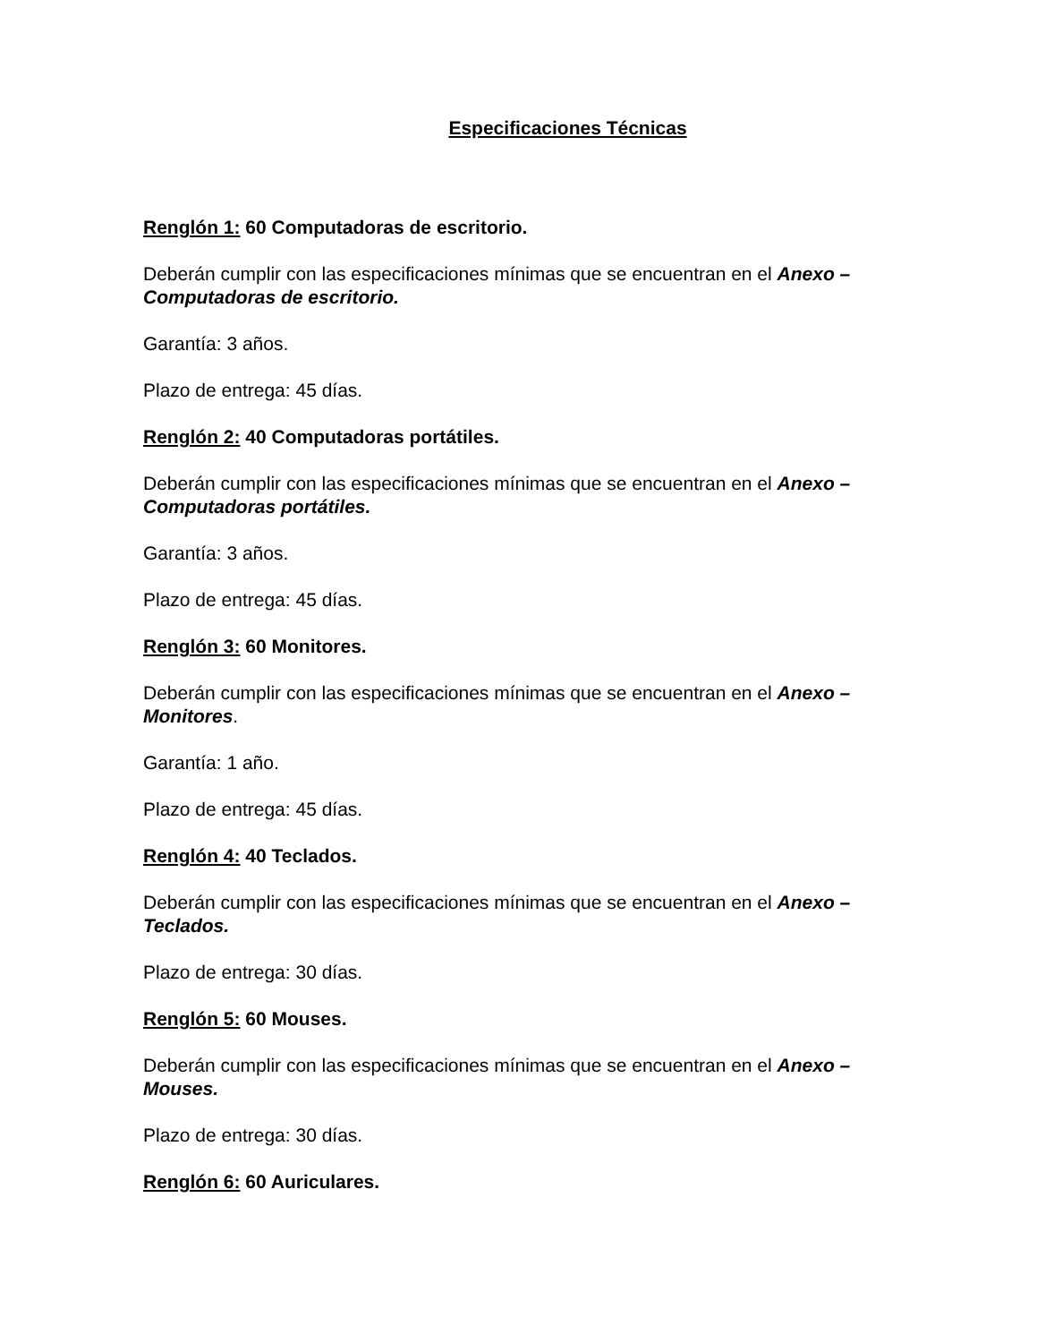Especificaciones Técnicas
Renglón 1: 60 Computadoras de escritorio.
Deberán cumplir con las especificaciones mínimas que se encuentran en el Anexo – Computadoras de escritorio.
Garantía: 3 años.
Plazo de entrega: 45 días.
Renglón 2: 40 Computadoras portátiles.
Deberán cumplir con las especificaciones mínimas que se encuentran en el Anexo –Computadoras portátiles.
Garantía: 3 años.
Plazo de entrega: 45 días.
Renglón 3: 60 Monitores.
Deberán cumplir con las especificaciones mínimas que se encuentran en el Anexo – Monitores.
Garantía: 1 año.
Plazo de entrega: 45 días.
Renglón 4: 40 Teclados.
Deberán cumplir con las especificaciones mínimas que se encuentran en el Anexo – Teclados.
Plazo de entrega: 30 días.
Renglón 5: 60 Mouses.
Deberán cumplir con las especificaciones mínimas que se encuentran en el Anexo – Mouses.
Plazo de entrega: 30 días.
Renglón 6: 60 Auriculares.